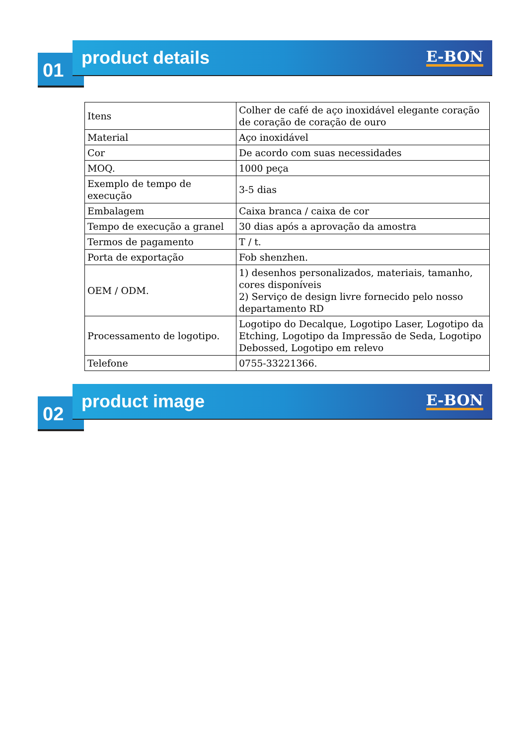01
product details
E-BON
| Itens | Colher de café de aço inoxidável elegante coração de coração de coração de ouro |
| Material | Aço inoxidável |
| Cor | De acordo com suas necessidades |
| MOQ. | 1000 peça |
| Exemplo de tempo de execução | 3-5 dias |
| Embalagem | Caixa branca / caixa de cor |
| Tempo de execução a granel | 30 dias após a aprovação da amostra |
| Termos de pagamento | T / t. |
| Porta de exportação | Fob shenzhen. |
| OEM / ODM. | 1) desenhos personalizados, materiais, tamanho, cores disponíveis 2) Serviço de design livre fornecido pelo nosso departamento RD |
| Processamento de logotipo. | Logotipo do Decalque, Logotipo Laser, Logotipo da Etching, Logotipo da Impressão de Seda, Logotipo Debossed, Logotipo em relevo |
| Telefone | 0755-33221366. |
02
product image
E-BON